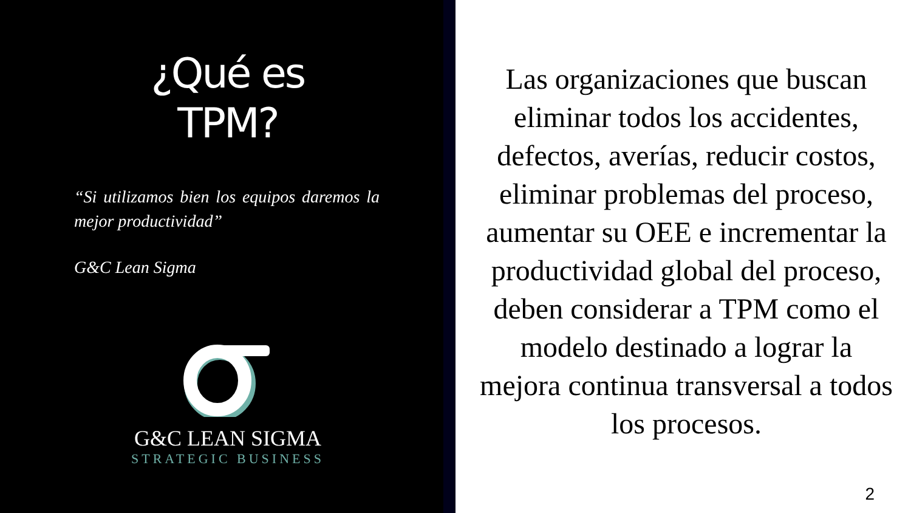¿Qué es
TPM?
“Si utilizamos bien los equipos daremos la mejor productividad”
G&C Lean Sigma
G&C LEAN SIGMA
STRATEGIC BUSINESS
Las organizaciones que buscan eliminar todos los accidentes, defectos, averías, reducir costos, eliminar problemas del proceso, aumentar su OEE e incrementar la productividad global del proceso, deben considerar a TPM como el modelo destinado a lograr la mejora continua transversal a todos los procesos.
2